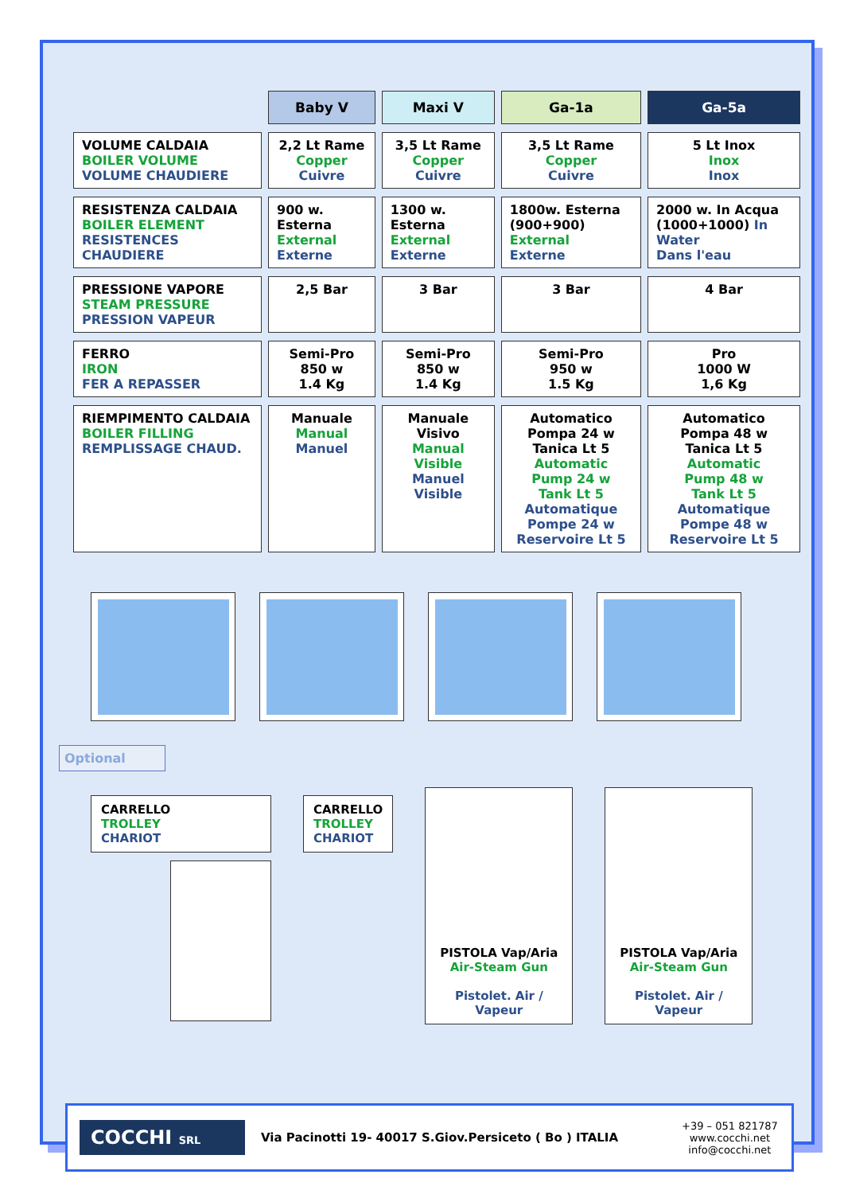| | Baby V | Maxi V | Ga-1a | Ga-5a |
| VOLUME CALDAIA BOILER VOLUME VOLUME CHAUDIERE | 2,2 Lt Rame Copper Cuivre | 3,5 Lt Rame Copper Cuivre | 3,5 Lt Rame Copper Cuivre | 5 Lt Inox Inox Inox |
| RESISTENZA CALDAIA BOILER ELEMENT RESISTENCES CHAUDIERE | 900 w. Esterna External Externe | 1300 w. Esterna External Externe | 1800w. Esterna (900+900) External Externe | 2000 w. In Acqua (1000+1000) In Water Dans l'eau |
| PRESSIONE VAPORE STEAM PRESSURE PRESSION VAPEUR | 2,5 Bar | 3 Bar | 3 Bar | 4 Bar |
| FERRO IRON FER A REPASSER | Semi-Pro 850 w 1.4 Kg | Semi-Pro 850 w 1.4 Kg | Semi-Pro 950 w 1.5 Kg | Pro 1000 W 1,6 Kg |
| RIEMPIMENTO CALDAIA BOILER FILLING REMPLISSAGE CHAUD. | Manuale Manual Manuel | Manuale Visivo Manual Visible Manuel Visible | Automatico Pompa 24 w Tanica Lt 5 Automatic Pump 24 w Tank Lt 5 Automatique Pompe 24 w Reservoire Lt 5 | Automatico Pompa 48 w Tanica Lt 5 Automatic Pump 48 w Tank Lt 5 Automatique Pompe 48 w Reservoire Lt 5 |
Optional
CARRELLO
TROLLEY
CHARIOT
CARRELLO
TROLLEY
CHARIOT
PISTOLA Vap/Aria
Air-Steam Gun
Pistolet. Air / Vapeur
PISTOLA Vap/Aria
Air-Steam Gun
Pistolet. Air / Vapeur
COCCHI SRL
Via Pacinotti 19- 40017 S.Giov.Persiceto ( Bo ) ITALIA
+39 – 051 821787
www.cocchi.net
info@cocchi.net